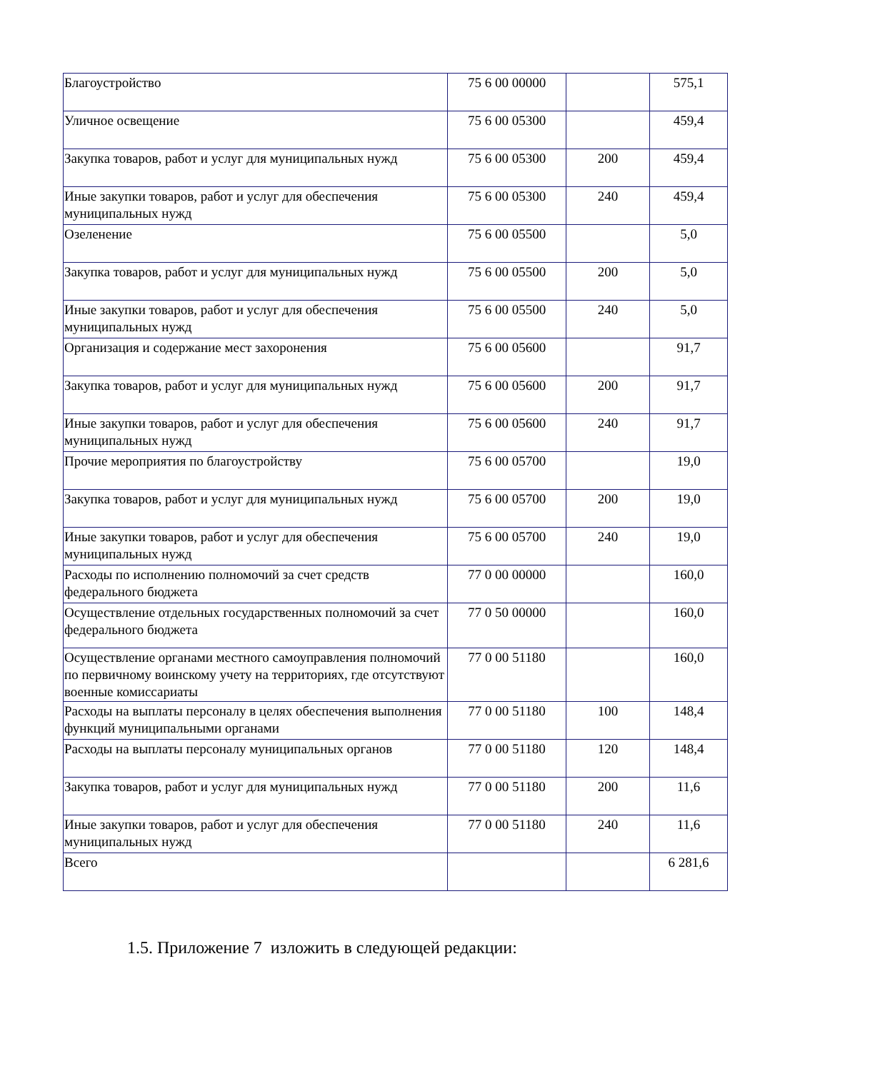| Благоустройство | 75 6 00 00000 | | 575,1 |
| Уличное освещение | 75 6 00 05300 | | 459,4 |
| Закупка товаров, работ и услуг для муниципальных нужд | 75 6 00 05300 | 200 | 459,4 |
| Иные закупки товаров, работ и услуг для обеспечения муниципальных нужд | 75 6 00 05300 | 240 | 459,4 |
| Озеленение | 75 6 00 05500 | | 5,0 |
| Закупка товаров, работ и услуг для муниципальных нужд | 75 6 00 05500 | 200 | 5,0 |
| Иные закупки товаров, работ и услуг для обеспечения муниципальных нужд | 75 6 00 05500 | 240 | 5,0 |
| Организация и содержание мест захоронения | 75 6 00 05600 | | 91,7 |
| Закупка товаров, работ и услуг для муниципальных нужд | 75 6 00 05600 | 200 | 91,7 |
| Иные закупки товаров, работ и услуг для обеспечения муниципальных нужд | 75 6 00 05600 | 240 | 91,7 |
| Прочие мероприятия по благоустройству | 75 6 00 05700 | | 19,0 |
| Закупка товаров, работ и услуг для муниципальных нужд | 75 6 00 05700 | 200 | 19,0 |
| Иные закупки товаров, работ и услуг для обеспечения муниципальных нужд | 75 6 00 05700 | 240 | 19,0 |
| Расходы по исполнению полномочий за счет средств федерального бюджета | 77 0 00 00000 | | 160,0 |
| Осуществление отдельных государственных полномочий за счет федерального бюджета | 77 0 50 00000 | | 160,0 |
| Осуществление органами местного самоуправления полномочий по первичному воинскому учету на территориях, где отсутствуют военные комиссариаты | 77 0 00 51180 | | 160,0 |
| Расходы на выплаты персоналу в целях обеспечения выполнения функций муниципальными органами | 77 0 00 51180 | 100 | 148,4 |
| Расходы на выплаты персоналу муниципальных органов | 77 0 00 51180 | 120 | 148,4 |
| Закупка товаров, работ и услуг для муниципальных нужд | 77 0 00 51180 | 200 | 11,6 |
| Иные закупки товаров, работ и услуг для обеспечения муниципальных нужд | 77 0 00 51180 | 240 | 11,6 |
| Всего | | | 6 281,6 |
1.5. Приложение 7 изложить в следующей редакции: